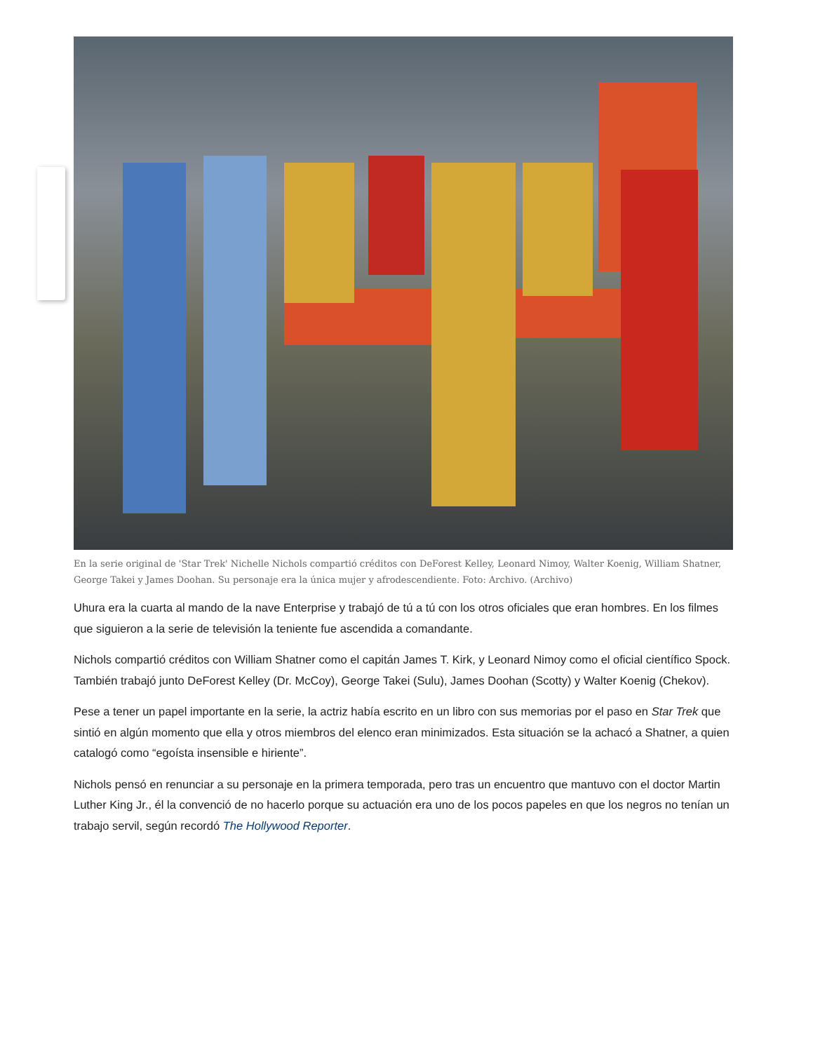En la serie original de 'Star Trek' Nichelle Nichols compartió créditos con DeForest Kelley, Leonard Nimoy, Walter Koenig, William Shatner, George Takei y James Doohan. Su personaje era la única mujer y afrodescendiente. Foto: Archivo. (Archivo)
Uhura era la cuarta al mando de la nave Enterprise y trabajó de tú a tú con los otros oficiales que eran hombres. En los filmes que siguieron a la serie de televisión la teniente fue ascendida a comandante.
Nichols compartió créditos con William Shatner como el capitán James T. Kirk, y Leonard Nimoy como el oficial científico Spock. También trabajó junto DeForest Kelley (Dr. McCoy), George Takei (Sulu), James Doohan (Scotty) y Walter Koenig (Chekov).
Pese a tener un papel importante en la serie, la actriz había escrito en un libro con sus memorias por el paso en Star Trek que sintió en algún momento que ella y otros miembros del elenco eran minimizados. Esta situación se la achacó a Shatner, a quien catalogó como “egoísta insensible e hiriente”.
Nichols pensó en renunciar a su personaje en la primera temporada, pero tras un encuentro que mantuvo con el doctor Martin Luther King Jr., él la convenció de no hacerlo porque su actuación era uno de los pocos papeles en que los negros no tenían un trabajo servil, según recordó The Hollywood Reporter.